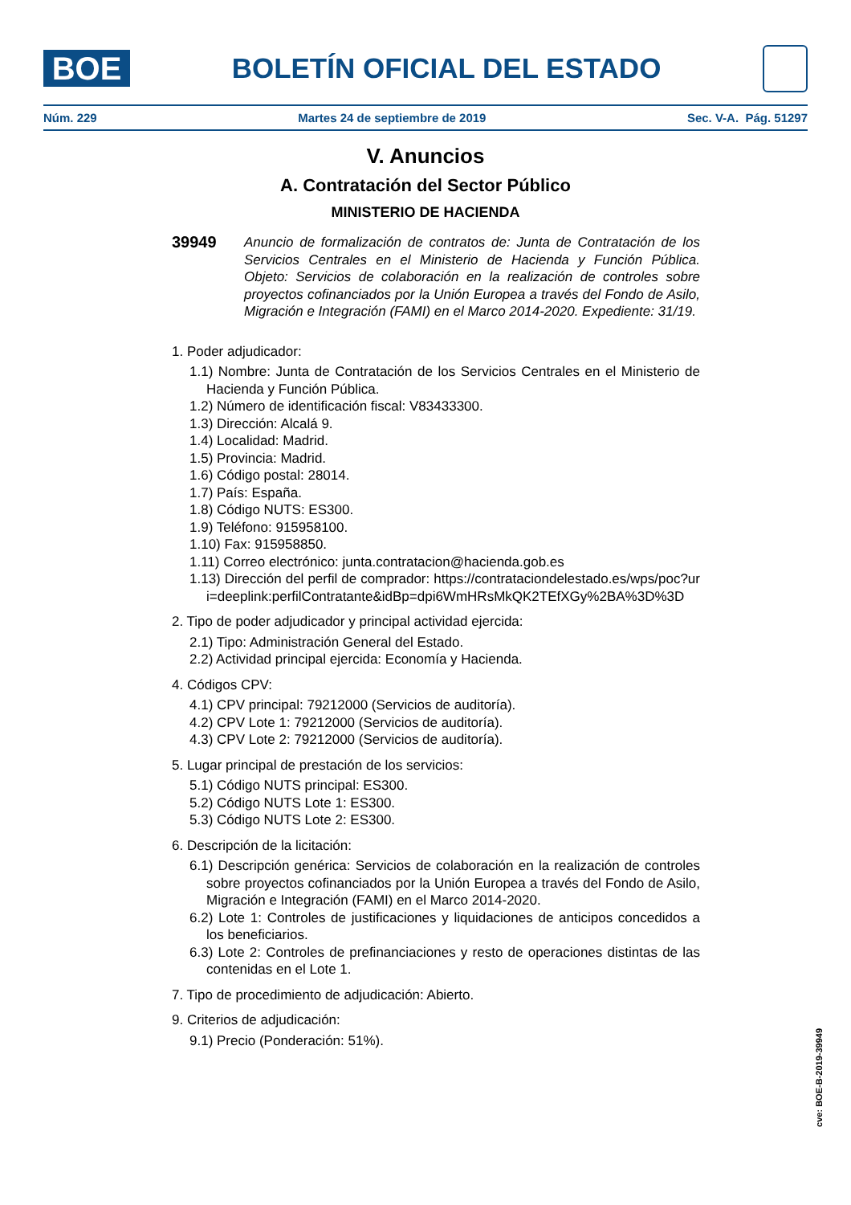BOE
BOLETÍN OFICIAL DEL ESTADO
Núm. 229 Martes 24 de septiembre de 2019 Sec. V-A. Pág. 51297
V. Anuncios
A. Contratación del Sector Público
MINISTERIO DE HACIENDA
39949 Anuncio de formalización de contratos de: Junta de Contratación de los Servicios Centrales en el Ministerio de Hacienda y Función Pública. Objeto: Servicios de colaboración en la realización de controles sobre proyectos cofinanciados por la Unión Europea a través del Fondo de Asilo, Migración e Integración (FAMI) en el Marco 2014-2020. Expediente: 31/19.
1. Poder adjudicador:
1.1) Nombre: Junta de Contratación de los Servicios Centrales en el Ministerio de Hacienda y Función Pública.
1.2) Número de identificación fiscal: V83433300.
1.3) Dirección: Alcalá 9.
1.4) Localidad: Madrid.
1.5) Provincia: Madrid.
1.6) Código postal: 28014.
1.7) País: España.
1.8) Código NUTS: ES300.
1.9) Teléfono: 915958100.
1.10) Fax: 915958850.
1.11) Correo electrónico: junta.contratacion@hacienda.gob.es
1.13) Dirección del perfil de comprador: https://contrataciondelestado.es/wps/poc?uri=deeplink:perfilContratante&idBp=dpi6WmHRsMkQK2TEfXGy%2BA%3D%3D
2. Tipo de poder adjudicador y principal actividad ejercida:
2.1) Tipo: Administración General del Estado.
2.2) Actividad principal ejercida: Economía y Hacienda.
4. Códigos CPV:
4.1) CPV principal: 79212000 (Servicios de auditoría).
4.2) CPV Lote 1: 79212000 (Servicios de auditoría).
4.3) CPV Lote 2: 79212000 (Servicios de auditoría).
5. Lugar principal de prestación de los servicios:
5.1) Código NUTS principal: ES300.
5.2) Código NUTS Lote 1: ES300.
5.3) Código NUTS Lote 2: ES300.
6. Descripción de la licitación:
6.1) Descripción genérica: Servicios de colaboración en la realización de controles sobre proyectos cofinanciados por la Unión Europea a través del Fondo de Asilo, Migración e Integración (FAMI) en el Marco 2014-2020.
6.2) Lote 1: Controles de justificaciones y liquidaciones de anticipos concedidos a los beneficiarios.
6.3) Lote 2: Controles de prefinanciaciones y resto de operaciones distintas de las contenidas en el Lote 1.
7. Tipo de procedimiento de adjudicación: Abierto.
9. Criterios de adjudicación:
9.1) Precio (Ponderación: 51%).
cve: BOE-B-2019-39949